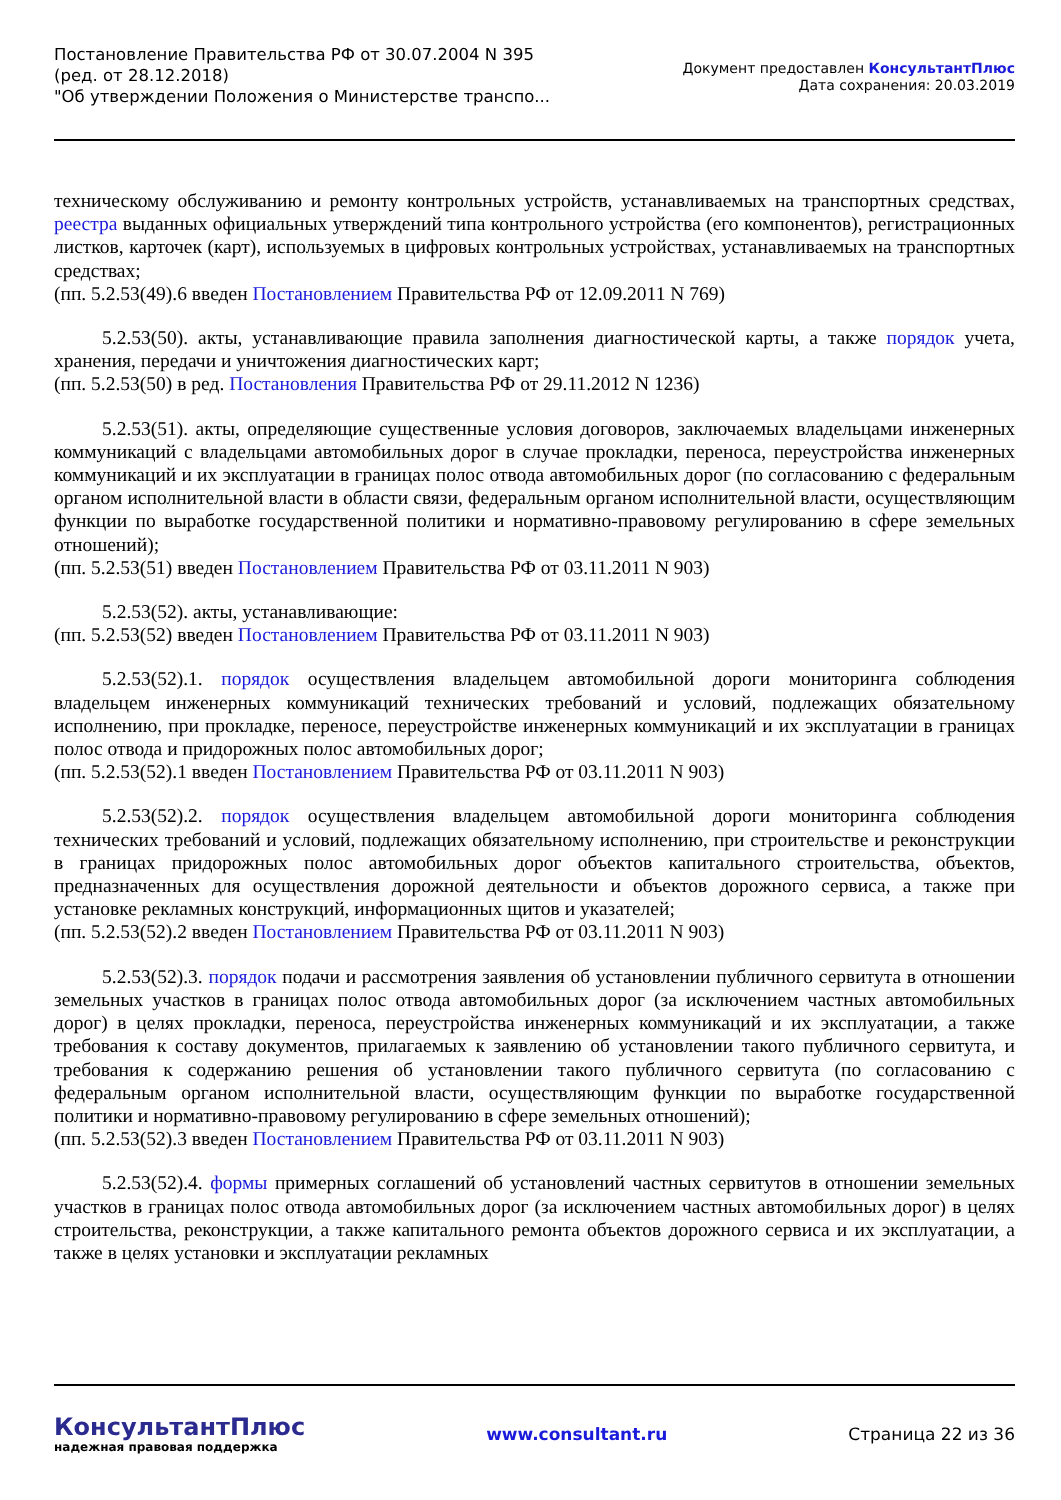Постановление Правительства РФ от 30.07.2004 N 395
(ред. от 28.12.2018)
"Об утверждении Положения о Министерстве транспо...
Документ предоставлен КонсультантПлюс
Дата сохранения: 20.03.2019
техническому обслуживанию и ремонту контрольных устройств, устанавливаемых на транспортных средствах, реестра выданных официальных утверждений типа контрольного устройства (его компонентов), регистрационных листков, карточек (карт), используемых в цифровых контрольных устройствах, устанавливаемых на транспортных средствах;
(пп. 5.2.53(49).6 введен Постановлением Правительства РФ от 12.09.2011 N 769)
5.2.53(50). акты, устанавливающие правила заполнения диагностической карты, а также порядок учета, хранения, передачи и уничтожения диагностических карт;
(пп. 5.2.53(50) в ред. Постановления Правительства РФ от 29.11.2012 N 1236)
5.2.53(51). акты, определяющие существенные условия договоров, заключаемых владельцами инженерных коммуникаций с владельцами автомобильных дорог в случае прокладки, переноса, переустройства инженерных коммуникаций и их эксплуатации в границах полос отвода автомобильных дорог (по согласованию с федеральным органом исполнительной власти в области связи, федеральным органом исполнительной власти, осуществляющим функции по выработке государственной политики и нормативно-правовому регулированию в сфере земельных отношений);
(пп. 5.2.53(51) введен Постановлением Правительства РФ от 03.11.2011 N 903)
5.2.53(52). акты, устанавливающие:
(пп. 5.2.53(52) введен Постановлением Правительства РФ от 03.11.2011 N 903)
5.2.53(52).1. порядок осуществления владельцем автомобильной дороги мониторинга соблюдения владельцем инженерных коммуникаций технических требований и условий, подлежащих обязательному исполнению, при прокладке, переносе, переустройстве инженерных коммуникаций и их эксплуатации в границах полос отвода и придорожных полос автомобильных дорог;
(пп. 5.2.53(52).1 введен Постановлением Правительства РФ от 03.11.2011 N 903)
5.2.53(52).2. порядок осуществления владельцем автомобильной дороги мониторинга соблюдения технических требований и условий, подлежащих обязательному исполнению, при строительстве и реконструкции в границах придорожных полос автомобильных дорог объектов капитального строительства, объектов, предназначенных для осуществления дорожной деятельности и объектов дорожного сервиса, а также при установке рекламных конструкций, информационных щитов и указателей;
(пп. 5.2.53(52).2 введен Постановлением Правительства РФ от 03.11.2011 N 903)
5.2.53(52).3. порядок подачи и рассмотрения заявления об установлении публичного сервитута в отношении земельных участков в границах полос отвода автомобильных дорог (за исключением частных автомобильных дорог) в целях прокладки, переноса, переустройства инженерных коммуникаций и их эксплуатации, а также требования к составу документов, прилагаемых к заявлению об установлении такого публичного сервитута, и требования к содержанию решения об установлении такого публичного сервитута (по согласованию с федеральным органом исполнительной власти, осуществляющим функции по выработке государственной политики и нормативно-правовому регулированию в сфере земельных отношений);
(пп. 5.2.53(52).3 введен Постановлением Правительства РФ от 03.11.2011 N 903)
5.2.53(52).4. формы примерных соглашений об установлений частных сервитутов в отношении земельных участков в границах полос отвода автомобильных дорог (за исключением частных автомобильных дорог) в целях строительства, реконструкции, а также капитального ремонта объектов дорожного сервиса и их эксплуатации, а также в целях установки и эксплуатации рекламных
КонсультантПлюс
надежная правовая поддержка
www.consultant.ru Страница 22 из 36